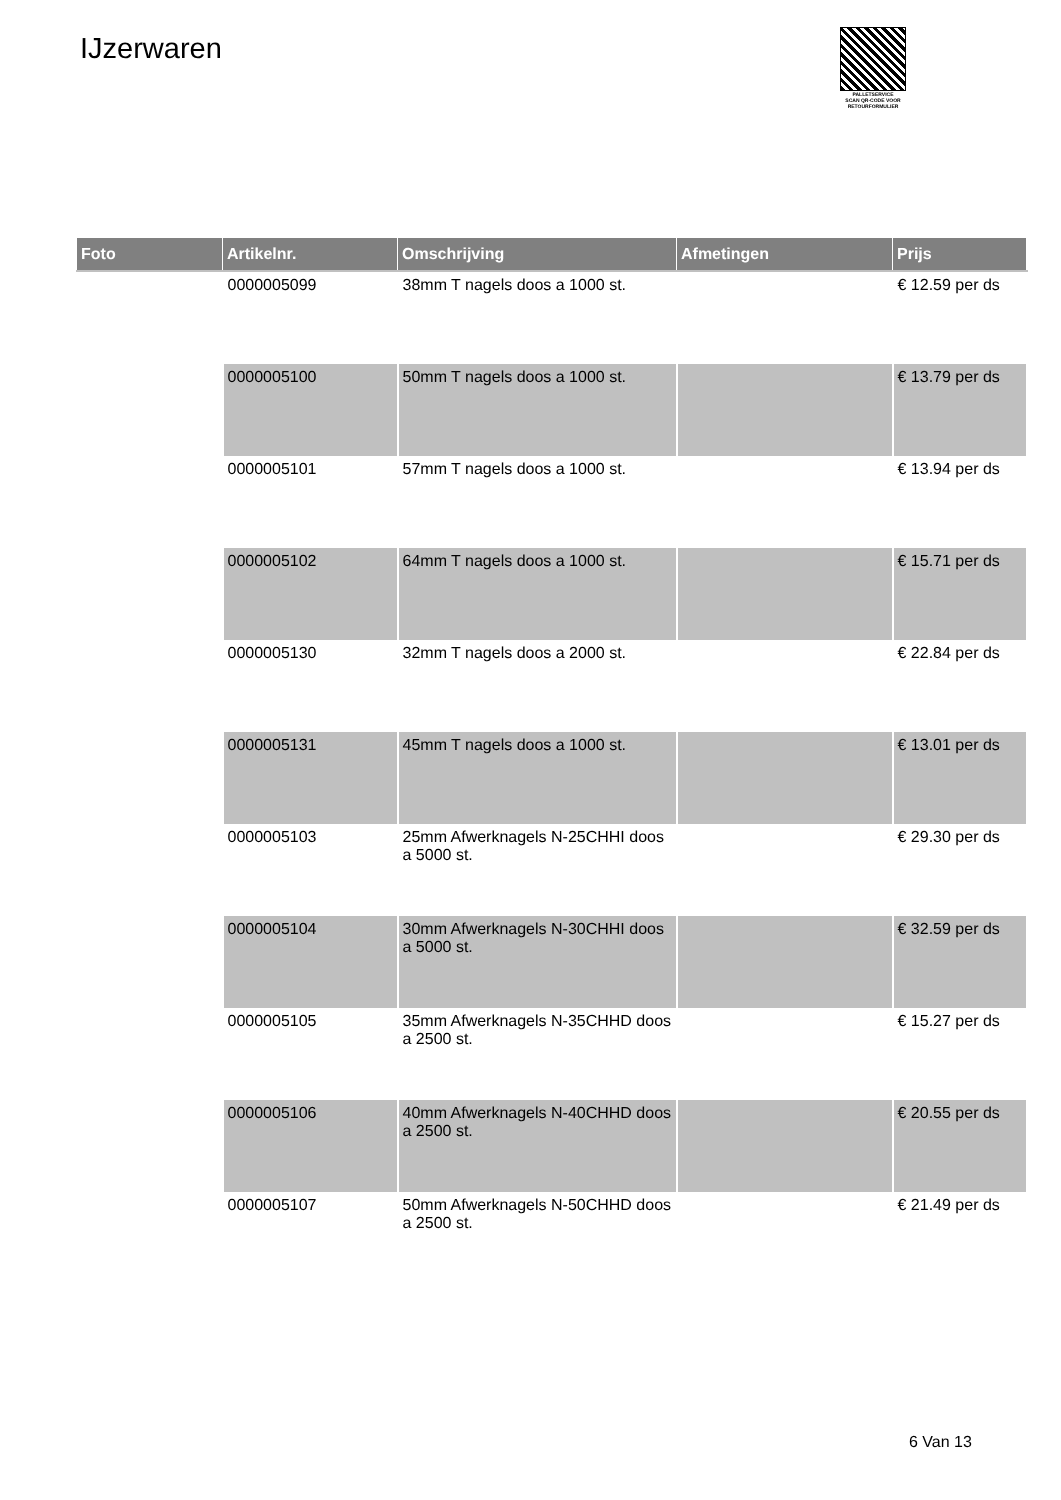IJzerwaren
PALLETSERVICE
SCAN QR-CODE VOOR RETOURFORMULIER
| Foto | Artikelnr. | Omschrijving | Afmetingen | Prijs |
| --- | --- | --- | --- | --- |
| | 0000005099 | 38mm T nagels doos a 1000 st. | | € 12.59 per ds |
| | 0000005100 | 50mm T nagels doos a 1000 st. | | € 13.79 per ds |
| | 0000005101 | 57mm T nagels doos a 1000 st. | | € 13.94 per ds |
| | 0000005102 | 64mm T nagels doos a 1000 st. | | € 15.71 per ds |
| | 0000005130 | 32mm T nagels doos a 2000 st. | | € 22.84 per ds |
| | 0000005131 | 45mm T nagels doos a 1000 st. | | € 13.01 per ds |
| | 0000005103 | 25mm Afwerknagels N-25CHHI doos a 5000 st. | | € 29.30 per ds |
| | 0000005104 | 30mm Afwerknagels N-30CHHI doos a 5000 st. | | € 32.59 per ds |
| | 0000005105 | 35mm Afwerknagels N-35CHHD doos a 2500 st. | | € 15.27 per ds |
| | 0000005106 | 40mm Afwerknagels N-40CHHD doos a 2500 st. | | € 20.55 per ds |
| | 0000005107 | 50mm Afwerknagels N-50CHHD doos a 2500 st. | | € 21.49 per ds |
6 Van 13